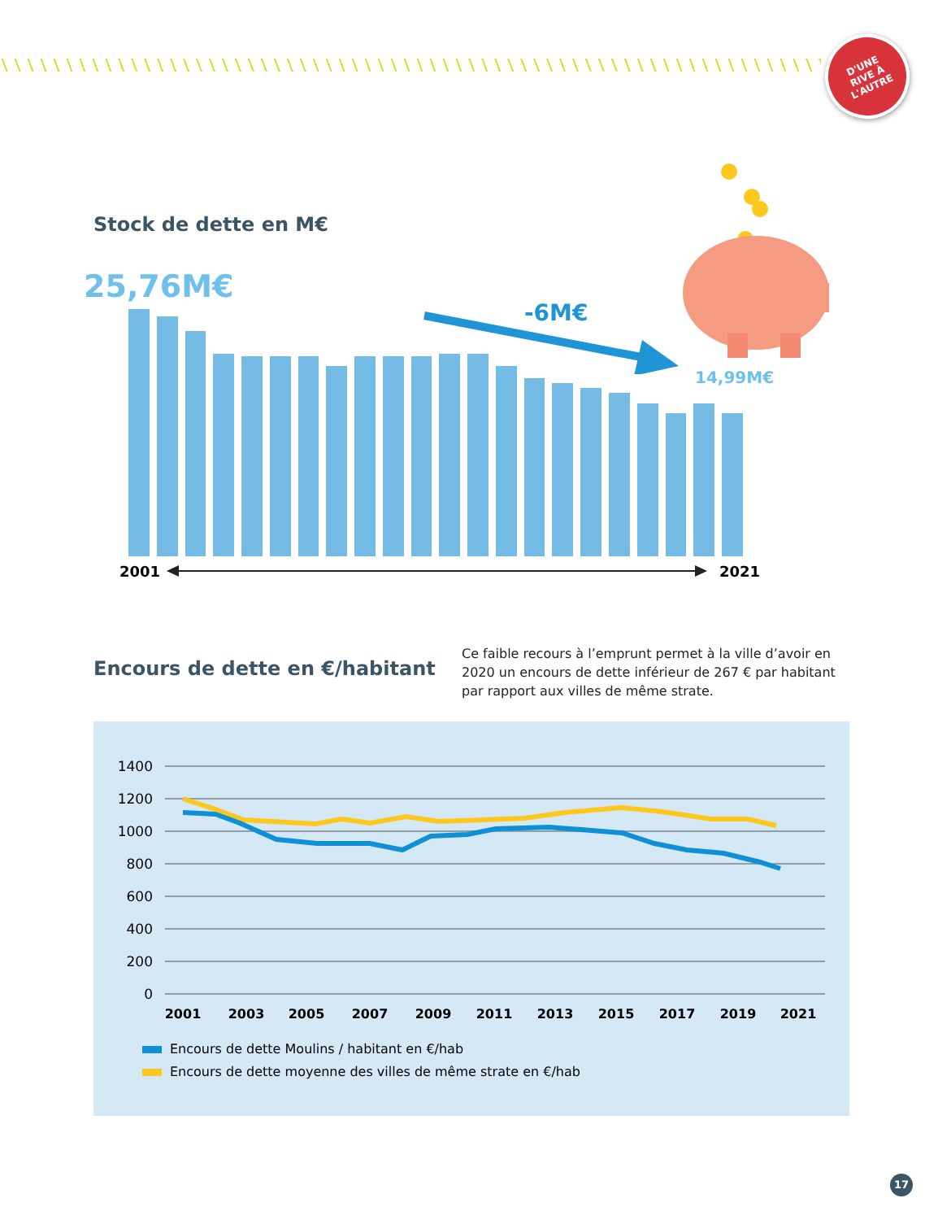D'UNE
RIVE À
L'AUTRE
Stock de dette en M€
25,76M€
-6M€
14,99M€
2001 2021
Encours de dette en €/habitant
Ce faible recours à l’emprunt permet à la ville d’avoir en 2020 un encours de dette inférieur de 267 € par habitant par rapport aux villes de même strate.
1400
1200
1000
800
600
400
200
0
2001
2003
2005
2007
2009
2011
2013
2015
2017
2019
2021
Encours de dette Moulins / habitant en €/hab
Encours de dette moyenne des villes de même strate en €/hab
17